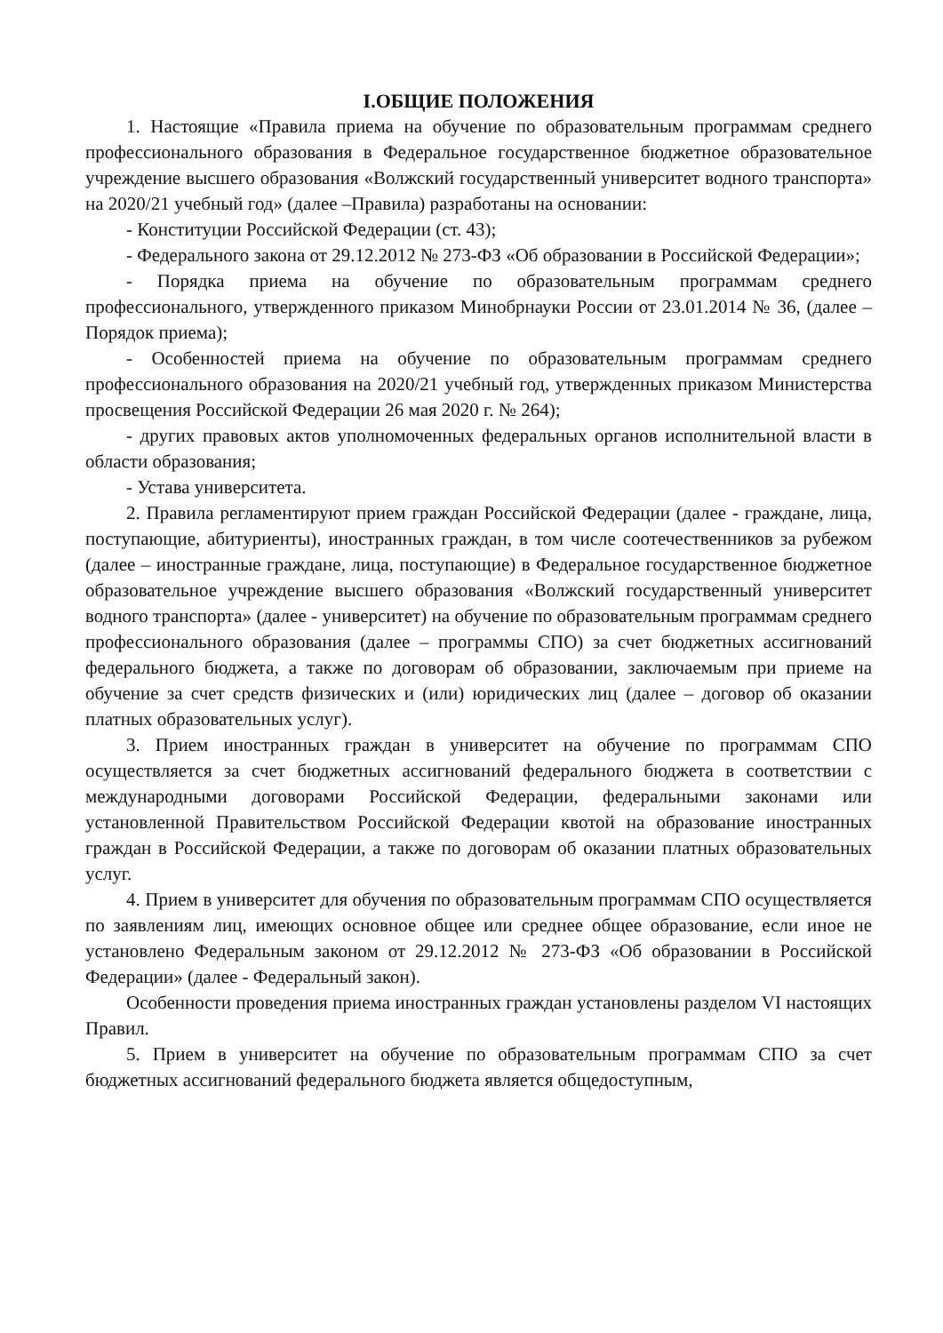I.ОБЩИЕ ПОЛОЖЕНИЯ
1. Настоящие «Правила приема на обучение по образовательным программам среднего профессионального образования в Федеральное государственное бюджетное образовательное учреждение высшего образования «Волжский государственный университет водного транспорта» на 2020/21 учебный год» (далее –Правила) разработаны на основании:
- Конституции Российской Федерации (ст. 43);
- Федерального закона от 29.12.2012 № 273-ФЗ «Об образовании в Российской Федерации»;
- Порядка приема на обучение по образовательным программам среднего профессионального, утвержденного приказом Минобрнауки России от 23.01.2014 № 36, (далее – Порядок приема);
- Особенностей приема на обучение по образовательным программам среднего профессионального образования на 2020/21 учебный год, утвержденных приказом Министерства просвещения Российской Федерации 26 мая 2020 г. № 264);
- других правовых актов уполномоченных федеральных органов исполнительной власти в области образования;
- Устава университета.
2. Правила регламентируют прием граждан Российской Федерации (далее - граждане, лица, поступающие, абитуриенты), иностранных граждан, в том числе соотечественников за рубежом (далее – иностранные граждане, лица, поступающие) в Федеральное государственное бюджетное образовательное учреждение высшего образования «Волжский государственный университет водного транспорта» (далее - университет) на обучение по образовательным программам среднего профессионального образования (далее – программы СПО) за счет бюджетных ассигнований федерального бюджета, а также по договорам об образовании, заключаемым при приеме на обучение за счет средств физических и (или) юридических лиц (далее – договор об оказании платных образовательных услуг).
3. Прием иностранных граждан в университет на обучение по программам СПО осуществляется за счет бюджетных ассигнований федерального бюджета в соответствии с международными договорами Российской Федерации, федеральными законами или установленной Правительством Российской Федерации квотой на образование иностранных граждан в Российской Федерации, а также по договорам об оказании платных образовательных услуг.
4. Прием в университет для обучения по образовательным программам СПО осуществляется по заявлениям лиц, имеющих основное общее или среднее общее образование, если иное не установлено Федеральным законом от 29.12.2012 № 273-ФЗ «Об образовании в Российской Федерации» (далее - Федеральный закон).
Особенности проведения приема иностранных граждан установлены разделом VI настоящих Правил.
5. Прием в университет на обучение по образовательным программам СПО за счет бюджетных ассигнований федерального бюджета является общедоступным,